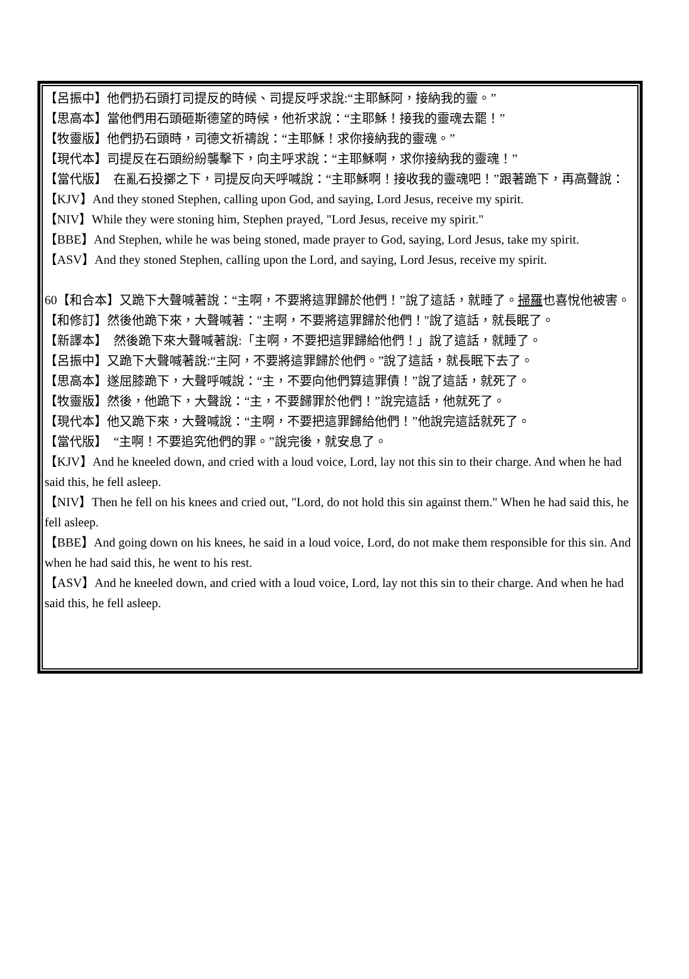【呂振中】他們扔石頭打司提反的時候、司提反呼求說:“主耶穌阿，接納我的靈。”
【思高本】當他們用石頭砸斯德望的時候，他祈求說：“主耶穌！接我的靈魂去罷！”
【牧靈版】他們扔石頭時，司德文祈禱說：“主耶穌！求你接納我的靈魂。”
【現代本】司提反在石頭紛紛襲擊下，向主呼求說：“主耶穌啊，求你接納我的靈魂！”
【當代版】　在亂石投擲之下，司提反向天呼喊說：“主耶穌啊！接收我的靈魂吧！”跟著跪下，再高聲說：
【KJV】And they stoned Stephen, calling upon God, and saying, Lord Jesus, receive my spirit.
【NIV】While they were stoning him, Stephen prayed, "Lord Jesus, receive my spirit."
【BBE】And Stephen, while he was being stoned, made prayer to God, saying, Lord Jesus, take my spirit.
【ASV】And they stoned Stephen, calling upon the Lord, and saying, Lord Jesus, receive my spirit.
60【和合本】又跪下大聲喊著說：“主啊，不要將這罪歸於他們！”說了這話，就睡了。掃羅也喜悅他被害。
【和修訂】然後他跪下來，大聲喊著："主啊，不要將這罪歸於他們！"說了這話，就長眠了。
【新譯本】　然後跪下來大聲喊著說:「主啊，不要把這罪歸給他們！」說了這話，就睡了。
【呂振中】又跪下大聲喊著說:“主阿，不要將這罪歸於他們。”說了這話，就長眠下去了。
【思高本】遂屈膝跪下，大聲呼喊說：“主，不要向他們算這罪債！”說了這話，就死了。
【牧靈版】然後，他跪下，大聲說：“主，不要歸罪於他們！”說完這話，他就死了。
【現代本】他又跪下來，大聲喊說：“主啊，不要把這罪歸給他們！”他說完這話就死了。
【當代版】　“主啊！不要追究他們的罪。”說完後，就安息了。
【KJV】And he kneeled down, and cried with a loud voice, Lord, lay not this sin to their charge. And when he had said this, he fell asleep.
【NIV】Then he fell on his knees and cried out, "Lord, do not hold this sin against them." When he had said this, he fell asleep.
【BBE】And going down on his knees, he said in a loud voice, Lord, do not make them responsible for this sin. And when he had said this, he went to his rest.
【ASV】And he kneeled down, and cried with a loud voice, Lord, lay not this sin to their charge. And when he had said this, he fell asleep.